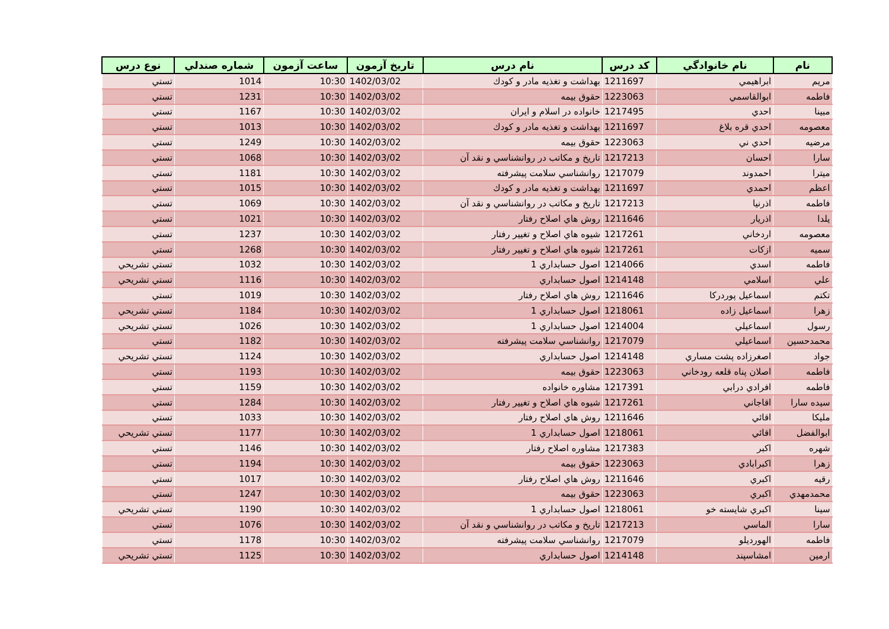| نام | نام خانوادگي | كد درس | نام درس | تاريخ آزمون | ساعت آزمون | شماره صندلي | نوع درس |
| --- | --- | --- | --- | --- | --- | --- | --- |
| مريم | ابراهيمي | 1211697 | بهداشت و تغذيه مادر و كودك | 1402/03/02 | 10:30 | 1014 | تستي |
| فاطمه | ابوالقاسمي | 1223063 | حقوق بيمه | 1402/03/02 | 10:30 | 1231 | تستي |
| مبينا | احدي | 1217495 | خانواده در اسلام و ايران | 1402/03/02 | 10:30 | 1167 | تستي |
| معصومه | احدي قره بلاغ | 1211697 | بهداشت و تغذيه مادر و كودك | 1402/03/02 | 10:30 | 1013 | تستي |
| مرضيه | احدي ني | 1223063 | حقوق بيمه | 1402/03/02 | 10:30 | 1249 | تستي |
| سارا | احسان | 1217213 | تاريخ و مكاتب در روانشناسي و نقد آن | 1402/03/02 | 10:30 | 1068 | تستي |
| ميترا | احمدوند | 1217079 | روانشناسي سلامت پيشرفته | 1402/03/02 | 10:30 | 1181 | تستي |
| اعظم | احمدي | 1211697 | بهداشت و تغذيه مادر و كودك | 1402/03/02 | 10:30 | 1015 | تستي |
| فاطمه | اذرنيا | 1217213 | تاريخ و مكاتب در روانشناسي و نقد آن | 1402/03/02 | 10:30 | 1069 | تستي |
| يلدا | اذريار | 1211646 | روش هاي اصلاح رفتار | 1402/03/02 | 10:30 | 1021 | تستي |
| معصومه | اردخاني | 1217261 | شيوه هاي اصلاح و تغيير رفتار | 1402/03/02 | 10:30 | 1237 | تستي |
| سميه | ازكات | 1217261 | شيوه هاي اصلاح و تغيير رفتار | 1402/03/02 | 10:30 | 1268 | تستي |
| فاطمه | اسدي | 1214066 | اصول حسابداري 1 | 1402/03/02 | 10:30 | 1032 | تستي تشريحي |
| علي | اسلامي | 1214148 | اصول حسابداري | 1402/03/02 | 10:30 | 1116 | تستي تشريحي |
| تكتم | اسماعيل پوردركا | 1211646 | روش هاي اصلاح رفتار | 1402/03/02 | 10:30 | 1019 | تستي |
| زهرا | اسماعيل زاده | 1218061 | اصول حسابداري 1 | 1402/03/02 | 10:30 | 1184 | تستي تشريحي |
| رسول | اسماعيلي | 1214004 | اصول حسابداري 1 | 1402/03/02 | 10:30 | 1026 | تستي تشريحي |
| محمدحسين | اسماعيلي | 1217079 | روانشناسي سلامت پيشرفته | 1402/03/02 | 10:30 | 1182 | تستي |
| جواد | اصغرزاده پشت مساري | 1214148 | اصول حسابداري | 1402/03/02 | 10:30 | 1124 | تستي تشريحي |
| فاطمه | اصلان پناه قلعه رودخاني | 1223063 | حقوق بيمه | 1402/03/02 | 10:30 | 1193 | تستي |
| فاطمه | افرادي درابي | 1217391 | مشاوره خانواده | 1402/03/02 | 10:30 | 1159 | تستي |
| سيده سارا | اقاجاني | 1217261 | شيوه هاي اصلاح و تغيير رفتار | 1402/03/02 | 10:30 | 1284 | تستي |
| مليكا | اقائي | 1211646 | روش هاي اصلاح رفتار | 1402/03/02 | 10:30 | 1033 | تستي |
| ابوالفضل | اقائي | 1218061 | اصول حسابداري 1 | 1402/03/02 | 10:30 | 1177 | تستي تشريحي |
| شهره | اكبر | 1217383 | مشاوره اصلاح رفتار | 1402/03/02 | 10:30 | 1146 | تستي |
| زهرا | اكبرابادي | 1223063 | حقوق بيمه | 1402/03/02 | 10:30 | 1194 | تستي |
| رقيه | اكبري | 1211646 | روش هاي اصلاح رفتار | 1402/03/02 | 10:30 | 1017 | تستي |
| محمدمهدي | اكبري | 1223063 | حقوق بيمه | 1402/03/02 | 10:30 | 1247 | تستي |
| سينا | اكبري شايسته خو | 1218061 | اصول حسابداري 1 | 1402/03/02 | 10:30 | 1190 | تستي تشريحي |
| سارا | الماسي | 1217213 | تاريخ و مكاتب در روانشناسي و نقد آن | 1402/03/02 | 10:30 | 1076 | تستي |
| فاطمه | الهورديلو | 1217079 | روانشناسي سلامت پيشرفته | 1402/03/02 | 10:30 | 1178 | تستي |
| ارمين | امشاسپند | 1214148 | اصول حسابداري | 1402/03/02 | 10:30 | 1125 | تستي تشريحي |